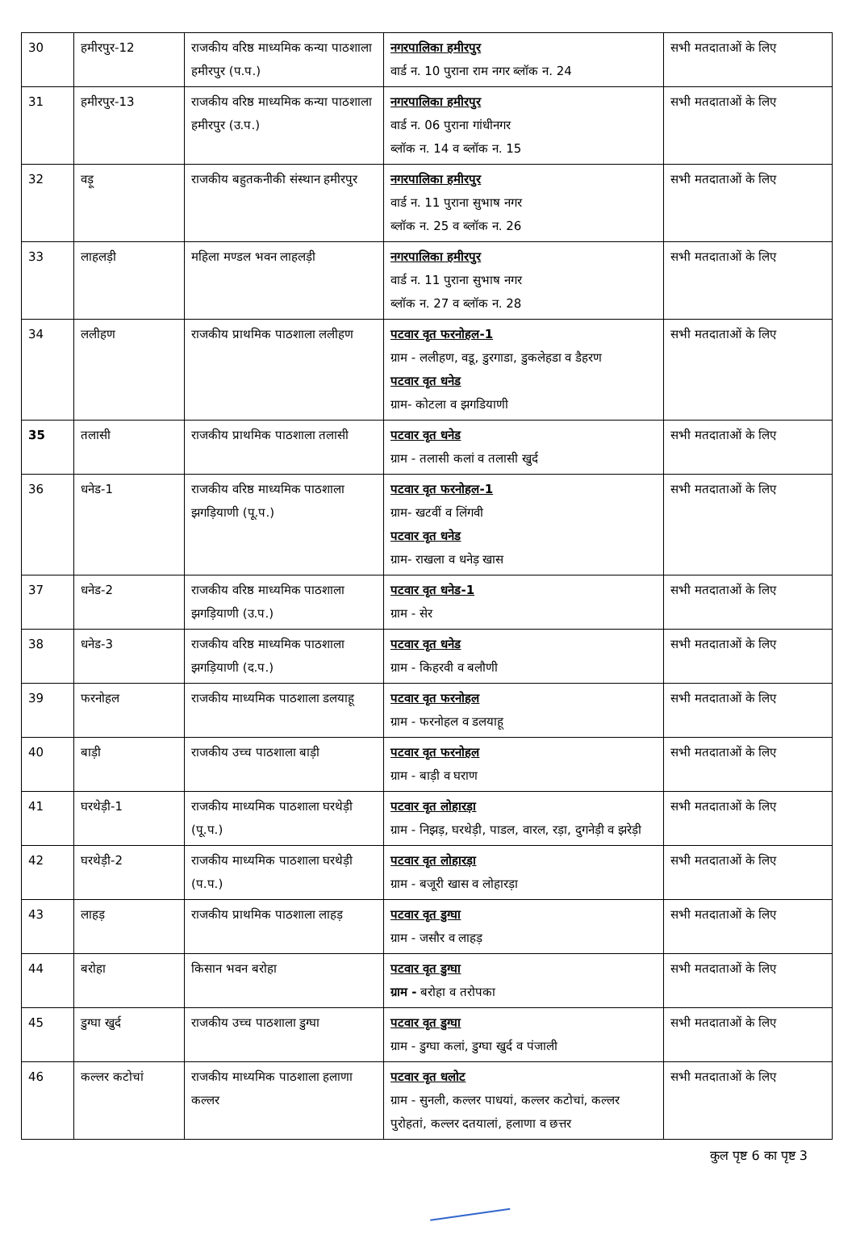| 30 | हमीरपुर-12 | राजकीय वरिष्ठ माध्यमिक कन्या पाठशाला हमीरपुर (प.प.) | नगरपालिका हमीरपुर वार्ड न. 10 पुराना राम नगर ब्लॉक न. 24 | सभी मतदाताओं के लिए |
| 31 | हमीरपुर-13 | राजकीय वरिष्ठ माध्यमिक कन्या पाठशाला हमीरपुर (उ.प.) | नगरपालिका हमीरपुर वार्ड न. 06 पुराना गांधीनगर ब्लॉक न. 14 व ब्लॉक न. 15 | सभी मतदाताओं के लिए |
| 32 | वड़ू | राजकीय बहुतकनीकी संस्थान हमीरपुर | नगरपालिका हमीरपुर वार्ड न. 11 पुराना सुभाष नगर ब्लॉक न. 25 व ब्लॉक न. 26 | सभी मतदाताओं के लिए |
| 33 | लाहलड़ी | महिला मण्डल भवन लाहलड़ी | नगरपालिका हमीरपुर वार्ड न. 11 पुराना सुभाष नगर ब्लॉक न. 27 व ब्लॉक न. 28 | सभी मतदाताओं के लिए |
| 34 | ललीहण | राजकीय प्राथमिक पाठशाला ललीहण | पटवार वृत फरनोहल-1 ग्राम - ललीहण, वडू, डुरगाडा, डुकलेहडा व डैहरण पटवार वृत धनेड ग्राम- कोटला व झगडियाणी | सभी मतदाताओं के लिए |
| 35 | तलासी | राजकीय प्राथमिक पाठशाला तलासी | पटवार वृत धनेड ग्राम - तलासी कलां व तलासी खुर्द | सभी मतदाताओं के लिए |
| 36 | धनेड-1 | राजकीय वरिष्ठ माध्यमिक पाठशाला झगड़ियाणी (पू.प.) | पटवार वृत फरनोहल-1 ग्राम- खटवीं व लिंगवी पटवार वृत धनेड ग्राम- राखला व धनेड़ खास | सभी मतदाताओं के लिए |
| 37 | धनेड-2 | राजकीय वरिष्ठ माध्यमिक पाठशाला झगड़ियाणी (उ.प.) | पटवार वृत धनेड-1 ग्राम - सेर | सभी मतदाताओं के लिए |
| 38 | धनेड-3 | राजकीय वरिष्ठ माध्यमिक पाठशाला झगड़ियाणी (द.प.) | पटवार वृत धनेड ग्राम - किहरवी व बलौणी | सभी मतदाताओं के लिए |
| 39 | फरनोहल | राजकीय माध्यमिक पाठशाला डलयाहू | पटवार वृत फरनोहल ग्राम - फरनोहल व डलयाहू | सभी मतदाताओं के लिए |
| 40 | बाड़ी | राजकीय उच्च पाठशाला बाड़ी | पटवार वृत फरनोहल ग्राम - बाड़ी व घराण | सभी मतदाताओं के लिए |
| 41 | घरथेड़ी-1 | राजकीय माध्यमिक पाठशाला घरथेड़ी (पू.प.) | पटवार वृत लोहारड़ा ग्राम - निझड़, घरथेड़ी, पाडल, वारल, रड़ा, दुगनेड़ी व झरेड़ी | सभी मतदाताओं के लिए |
| 42 | घरथेड़ी-2 | राजकीय माध्यमिक पाठशाला घरथेड़ी (प.प.) | पटवार वृत लोहारड़ा ग्राम - बजूरी खास व लोहारड़ा | सभी मतदाताओं के लिए |
| 43 | लाहड़ | राजकीय प्राथमिक पाठशाला लाहड़ | पटवार वृत डुग्घा ग्राम - जसौर व लाहड़ | सभी मतदाताओं के लिए |
| 44 | बरोहा | किसान भवन बरोहा | पटवार वृत डुग्घा ग्राम - बरोहा व तरोपका | सभी मतदाताओं के लिए |
| 45 | डुग्घा खुर्द | राजकीय उच्च पाठशाला डुग्घा | पटवार वृत डुग्घा ग्राम - डुग्घा कलां, डुग्घा खुर्द व पंजाली | सभी मतदाताओं के लिए |
| 46 | कल्लर कटोचां | राजकीय माध्यमिक पाठशाला हलाणा कल्लर | पटवार वृत धलोट ग्राम - सुनली, कल्लर पाधयां, कल्लर कटोचां, कल्लर पुरोहतां, कल्लर दतयालां, हलाणा व छत्तर | सभी मतदाताओं के लिए |
कुल पृष्ट 6 का पृष्ट 3